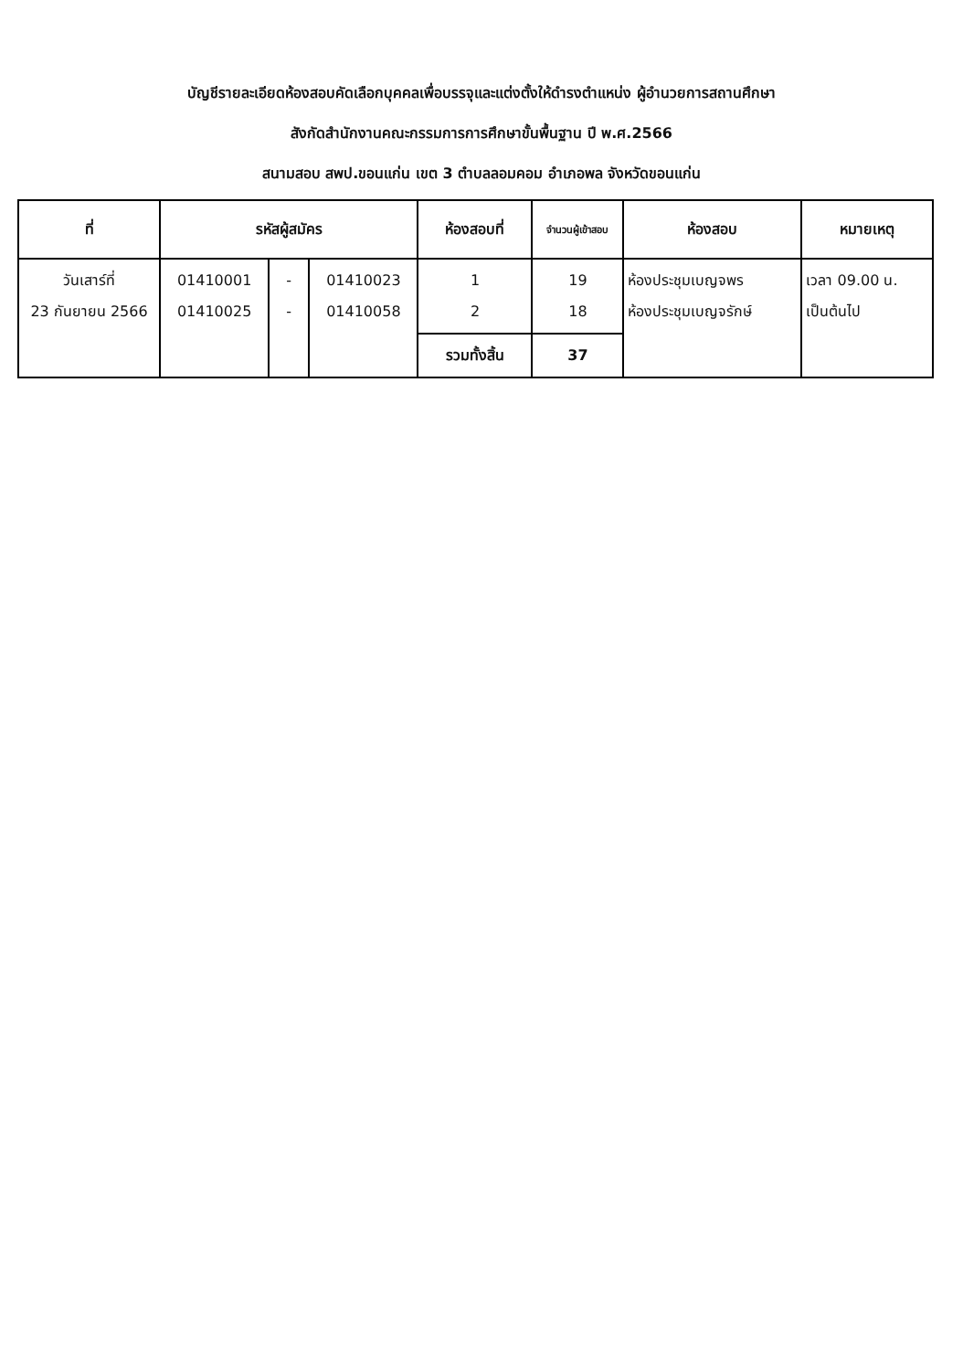บัญชีรายละเอียดห้องสอบคัดเลือกบุคคลเพื่อบรรจุและแต่งตั้งให้ดำรงตำแหน่ง ผู้อำนวยการสถานศึกษา
สังกัดสำนักงานคณะกรรมการการศึกษาขั้นพื้นฐาน ปี พ.ศ.2566
สนามสอบ สพป.ขอนแก่น เขต 3 ตำบลลอมคอม อำเภอพล จังหวัดขอนแก่น
| ที่ | รหัสผู้สมัคร | | | ห้องสอบที่ | จำนวนผู้เข้าสอบ | ห้องสอบ | หมายเหตุ |
| --- | --- | --- | --- | --- | --- | --- | --- |
| วันเสาร์ที่ 23 กันยายน 2566 | 01410001 01410025 | - - | 01410023 01410058 | 1 2 | 19 18 | ห้องประชุมเบญจพร ห้องประชุมเบญจรักษ์ | เวลา 09.00 น. เป็นต้นไป |
| | | | | รวมทั้งสิ้น | 37 | | |